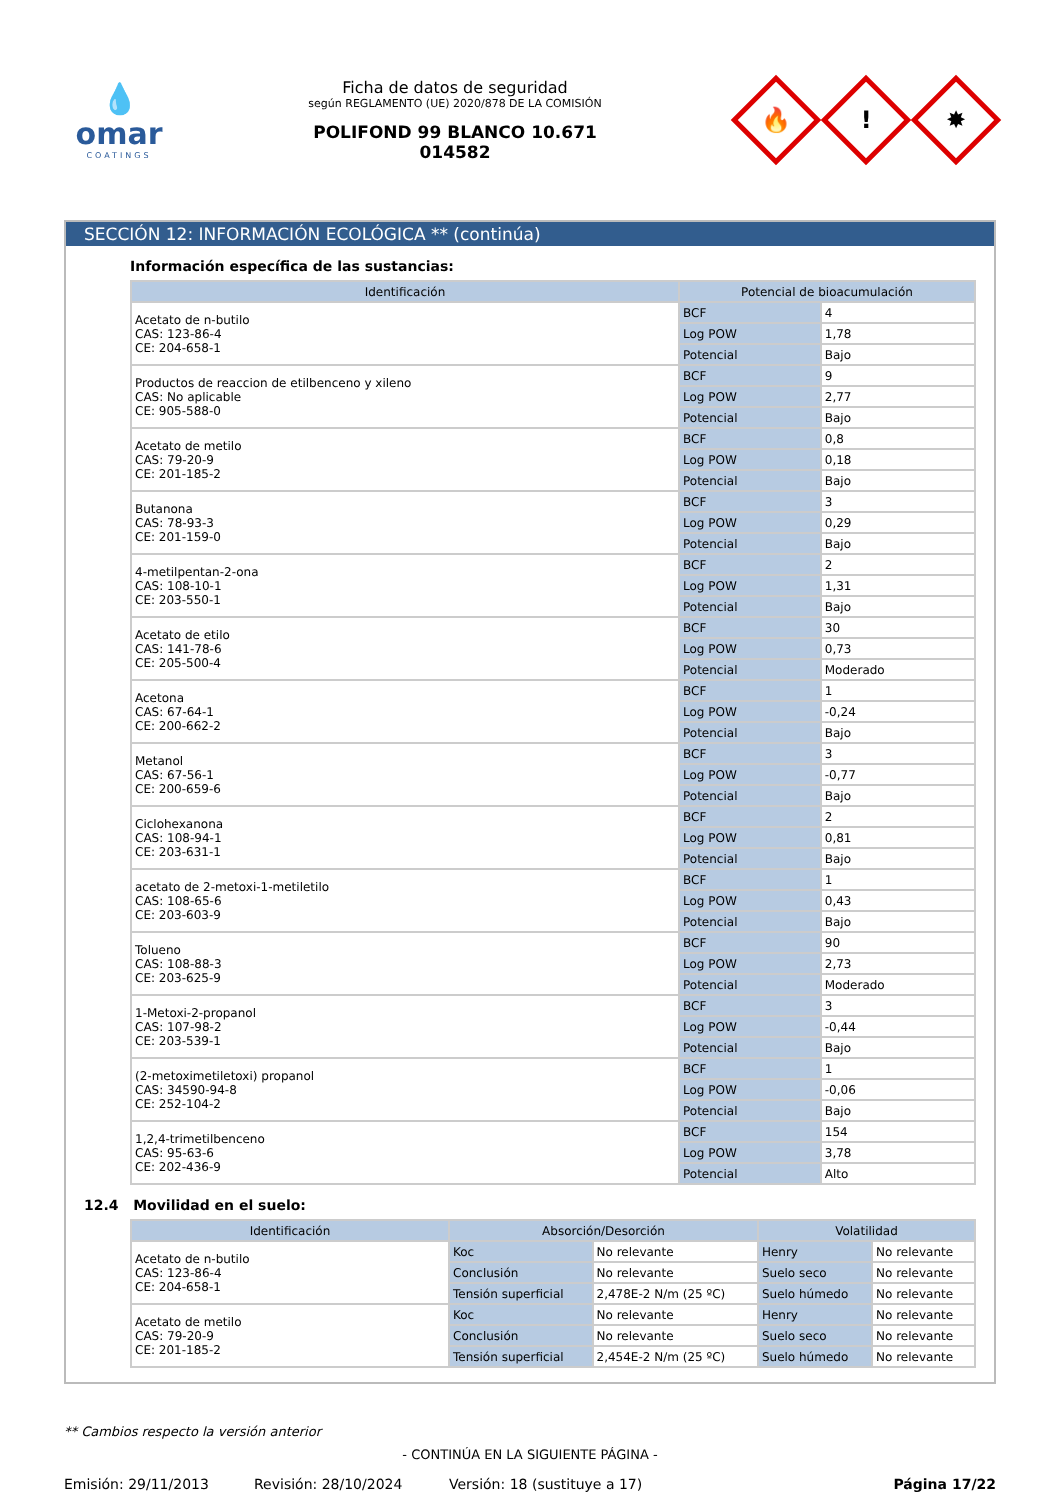💧
omar
COATINGS
Ficha de datos de seguridad
según REGLAMENTO (UE) 2020/878 DE LA COMISIÓN
POLIFOND 99 BLANCO 10.671
014582
🔥
!
✸
SECCIÓN 12: INFORMACIÓN ECOLÓGICA ** (continúa)
Información específica de las sustancias:
| Identificación | Potencial de bioacumulación | |
| --- | --- | --- |
| Acetato de n-butilo CAS: 123-86-4 CE: 204-658-1 | BCF | 4 |
| | Log POW | 1,78 |
| | Potencial | Bajo |
| Productos de reaccion de etilbenceno y xileno CAS: No aplicable CE: 905-588-0 | BCF | 9 |
| | Log POW | 2,77 |
| | Potencial | Bajo |
| Acetato de metilo CAS: 79-20-9 CE: 201-185-2 | BCF | 0,8 |
| | Log POW | 0,18 |
| | Potencial | Bajo |
| Butanona CAS: 78-93-3 CE: 201-159-0 | BCF | 3 |
| | Log POW | 0,29 |
| | Potencial | Bajo |
| 4-metilpentan-2-ona CAS: 108-10-1 CE: 203-550-1 | BCF | 2 |
| | Log POW | 1,31 |
| | Potencial | Bajo |
| Acetato de etilo CAS: 141-78-6 CE: 205-500-4 | BCF | 30 |
| | Log POW | 0,73 |
| | Potencial | Moderado |
| Acetona CAS: 67-64-1 CE: 200-662-2 | BCF | 1 |
| | Log POW | -0,24 |
| | Potencial | Bajo |
| Metanol CAS: 67-56-1 CE: 200-659-6 | BCF | 3 |
| | Log POW | -0,77 |
| | Potencial | Bajo |
| Ciclohexanona CAS: 108-94-1 CE: 203-631-1 | BCF | 2 |
| | Log POW | 0,81 |
| | Potencial | Bajo |
| acetato de 2-metoxi-1-metiletilo CAS: 108-65-6 CE: 203-603-9 | BCF | 1 |
| | Log POW | 0,43 |
| | Potencial | Bajo |
| Tolueno CAS: 108-88-3 CE: 203-625-9 | BCF | 90 |
| | Log POW | 2,73 |
| | Potencial | Moderado |
| 1-Metoxi-2-propanol CAS: 107-98-2 CE: 203-539-1 | BCF | 3 |
| | Log POW | -0,44 |
| | Potencial | Bajo |
| (2-metoximetiletoxi) propanol CAS: 34590-94-8 CE: 252-104-2 | BCF | 1 |
| | Log POW | -0,06 |
| | Potencial | Bajo |
| 1,2,4-trimetilbenceno CAS: 95-63-6 CE: 202-436-9 | BCF | 154 |
| | Log POW | 3,78 |
| | Potencial | Alto |
12.4 Movilidad en el suelo:
| Identificación | Absorción/Desorción | | Volatilidad | |
| --- | --- | --- | --- | --- |
| Acetato de n-butilo CAS: 123-86-4 CE: 204-658-1 | Koc | No relevante | Henry | No relevante |
| | Conclusión | No relevante | Suelo seco | No relevante |
| | Tensión superficial | 2,478E-2 N/m (25 ºC) | Suelo húmedo | No relevante |
| Acetato de metilo CAS: 79-20-9 CE: 201-185-2 | Koc | No relevante | Henry | No relevante |
| | Conclusión | No relevante | Suelo seco | No relevante |
| | Tensión superficial | 2,454E-2 N/m (25 ºC) | Suelo húmedo | No relevante |
** Cambios respecto la versión anterior
- CONTINÚA EN LA SIGUIENTE PÁGINA -
Emisión: 29/11/2013 Revisión: 28/10/2024 Versión: 18 (sustituye a 17) Página 17/22